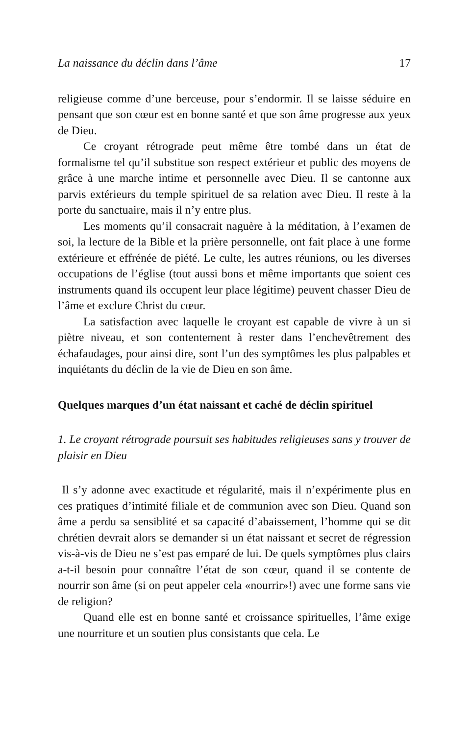La naissance du déclin dans l’âme 17
religieuse comme d’une berceuse, pour s’endormir. Il se laisse séduire en pensant que son cœur est en bonne santé et que son âme progresse aux yeux de Dieu.
Ce croyant rétrograde peut même être tombé dans un état de formalisme tel qu’il substitue son respect extérieur et public des moyens de grâce à une marche intime et personnelle avec Dieu. Il se cantonne aux parvis extérieurs du temple spirituel de sa relation avec Dieu. Il reste à la porte du sanctuaire, mais il n’y entre plus.
Les moments qu’il consacrait naguère à la méditation, à l’examen de soi, la lecture de la Bible et la prière personnelle, ont fait place à une forme extérieure et effrénée de piété. Le culte, les autres réunions, ou les diverses occupations de l’église (tout aussi bons et même importants que soient ces instruments quand ils occupent leur place légitime) peuvent chasser Dieu de l’âme et exclure Christ du cœur.
La satisfaction avec laquelle le croyant est capable de vivre à un si piètre niveau, et son contentement à rester dans l’enchevêtrement des échafaudages, pour ainsi dire, sont l’un des symptômes les plus palpables et inquiétants du déclin de la vie de Dieu en son âme.
Quelques marques d’un état naissant et caché de déclin spirituel
1. Le croyant rétrograde poursuit ses habitudes religieuses sans y trouver de plaisir en Dieu
Il s’y adonne avec exactitude et régularité, mais il n’expérimente plus en ces pratiques d’intimité filiale et de communion avec son Dieu. Quand son âme a perdu sa sensiblité et sa capacité d’abaissement, l’homme qui se dit chrétien devrait alors se demander si un état naissant et secret de régression vis-à-vis de Dieu ne s’est pas emparé de lui. De quels symptômes plus clairs a-t-il besoin pour connaître l’état de son cœur, quand il se contente de nourrir son âme (si on peut appeler cela «nourrir»!) avec une forme sans vie de religion?
Quand elle est en bonne santé et croissance spirituelles, l’âme exige une nourriture et un soutien plus consistants que cela. Le